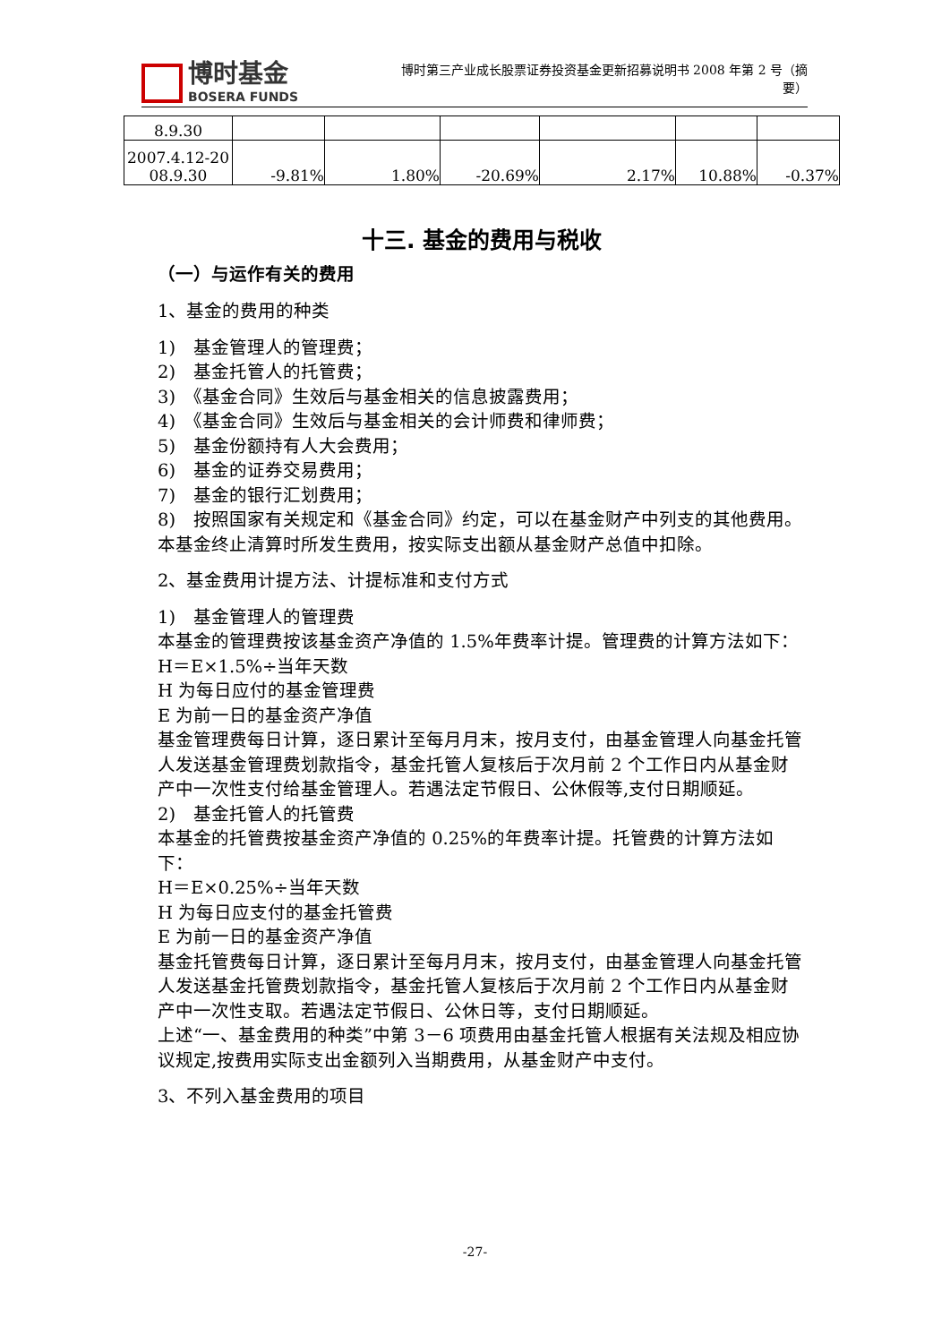博时基金
BOSERA FUNDS
博时第三产业成长股票证券投资基金更新招募说明书 2008 年第 2 号（摘要）
| 8.9.30 | | | | | | |
| 2007.4.12-20 08.9.30 | -9.81% | 1.80% | -20.69% | 2.17% | 10.88% | -0.37% |
十三. 基金的费用与税收
（一）与运作有关的费用
1、基金的费用的种类
1)　基金管理人的管理费；
2)　基金托管人的托管费；
3)　《基金合同》生效后与基金相关的信息披露费用；
4)　《基金合同》生效后与基金相关的会计师费和律师费；
5)　基金份额持有人大会费用；
6)　基金的证券交易费用；
7)　基金的银行汇划费用；
8)　按照国家有关规定和《基金合同》约定，可以在基金财产中列支的其他费用。
本基金终止清算时所发生费用，按实际支出额从基金财产总值中扣除。
2、基金费用计提方法、计提标准和支付方式
1)　基金管理人的管理费
本基金的管理费按该基金资产净值的 1.5%年费率计提。管理费的计算方法如下：
H＝E×1.5%÷当年天数
H 为每日应付的基金管理费
E 为前一日的基金资产净值
基金管理费每日计算，逐日累计至每月月末，按月支付，由基金管理人向基金托管人发送基金管理费划款指令，基金托管人复核后于次月前 2 个工作日内从基金财产中一次性支付给基金管理人。若遇法定节假日、公休假等,支付日期顺延。
2)　基金托管人的托管费
本基金的托管费按基金资产净值的 0.25%的年费率计提。托管费的计算方法如下：
H＝E×0.25%÷当年天数
H 为每日应支付的基金托管费
E 为前一日的基金资产净值
基金托管费每日计算，逐日累计至每月月末，按月支付，由基金管理人向基金托管人发送基金托管费划款指令，基金托管人复核后于次月前 2 个工作日内从基金财产中一次性支取。若遇法定节假日、公休日等，支付日期顺延。
上述“一、基金费用的种类”中第 3－6 项费用由基金托管人根据有关法规及相应协议规定,按费用实际支出金额列入当期费用，从基金财产中支付。
3、不列入基金费用的项目
-27-